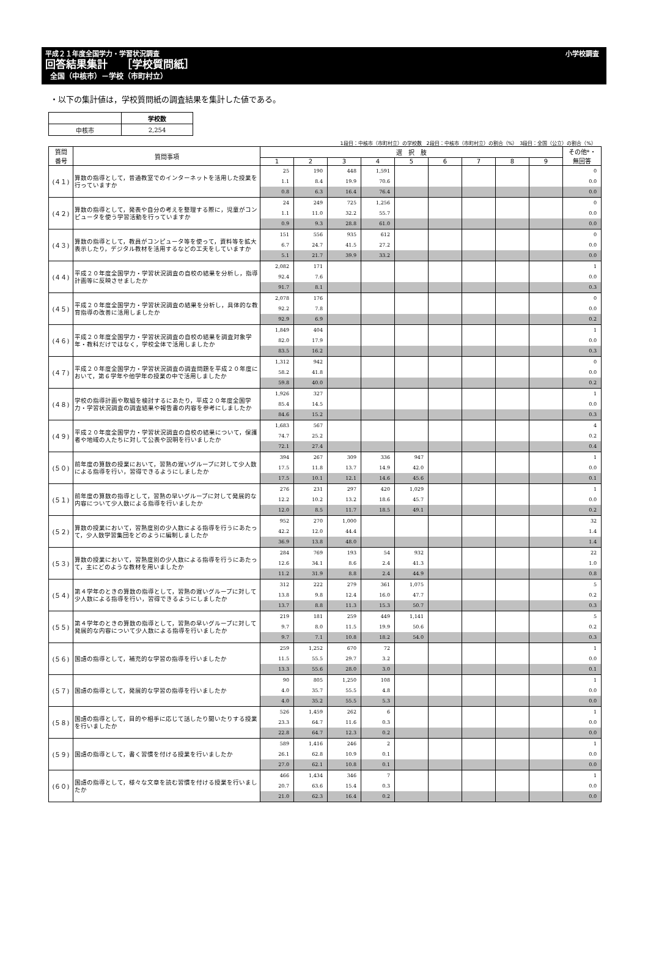平成２１年度全国学力・学習状況調査 小学校調査
回答結果集計　 ［学校質問紙］
全国（中核市）－学校（市町村立）
・以下の集計値は，学校質問紙の調査結果を集計した値である。
| | 学校数 |
| 中核市 | 2,254 |
1段目：中核市（市町村立）の学校数　2段目：中核市（市町村立）の割合（%）　3段目：全国（公立）の割合（%）
| 質問 番号 | 質問事項 | 選 択 肢 | | | | | | | | | その他*・ 無回答 |
| --- | --- | --- | --- | --- | --- | --- | --- | --- | --- | --- | --- |
| | | 1 | 2 | 3 | 4 | 5 | 6 | 7 | 8 | 9 | |
| (４１) | 算数の指導として，普通教室でのインターネットを活用した授業を行っていますか | 25 | 190 | 448 | 1,591 | | | | | | 0 |
| | | 1.1 | 8.4 | 19.9 | 70.6 | | | | | | 0.0 |
| | | 0.8 | 6.3 | 16.4 | 76.4 | | | | | | 0.0 |
| (４２) | 算数の指導として，発表や自分の考えを整理する際に，児童がコンピュータを使う学習活動を行っていますか | 24 | 249 | 725 | 1,256 | | | | | | 0 |
| | | 1.1 | 11.0 | 32.2 | 55.7 | | | | | | 0.0 |
| | | 0.9 | 9.3 | 28.8 | 61.0 | | | | | | 0.0 |
| (４３) | 算数の指導として，教員がコンピュータ等を使って，資料等を拡大表示したり，デジタル教材を活用するなどの工夫をしていますか | 151 | 556 | 935 | 612 | | | | | | 0 |
| | | 6.7 | 24.7 | 41.5 | 27.2 | | | | | | 0.0 |
| | | 5.1 | 21.7 | 39.9 | 33.2 | | | | | | 0.0 |
| (４４) | 平成２０年度全国学力・学習状況調査の自校の結果を分析し，指導計画等に反映させましたか | 2,082 | 171 | | | | | | | | 1 |
| | | 92.4 | 7.6 | | | | | | | | 0.0 |
| | | 91.7 | 8.1 | | | | | | | | 0.3 |
| (４５) | 平成２０年度全国学力・学習状況調査の結果を分析し，具体的な教育指導の改善に活用しましたか | 2,078 | 176 | | | | | | | | 0 |
| | | 92.2 | 7.8 | | | | | | | | 0.0 |
| | | 92.9 | 6.9 | | | | | | | | 0.2 |
| (４６) | 平成２０年度全国学力・学習状況調査の自校の結果を調査対象学年・教科だけではなく，学校全体で活用しましたか | 1,849 | 404 | | | | | | | | 1 |
| | | 82.0 | 17.9 | | | | | | | | 0.0 |
| | | 83.5 | 16.2 | | | | | | | | 0.3 |
| (４７) | 平成２０年度全国学力・学習状況調査の調査問題を平成２０年度において，第６学年や他学年の授業の中で活用しましたか | 1,312 | 942 | | | | | | | | 0 |
| | | 58.2 | 41.8 | | | | | | | | 0.0 |
| | | 59.8 | 40.0 | | | | | | | | 0.2 |
| (４８) | 学校の指導計画や取組を検討するにあたり，平成２０年度全国学力・学習状況調査の調査結果や報告書の内容を参考にしましたか | 1,926 | 327 | | | | | | | | 1 |
| | | 85.4 | 14.5 | | | | | | | | 0.0 |
| | | 84.6 | 15.2 | | | | | | | | 0.3 |
| (４９) | 平成２０年度全国学力・学習状況調査の自校の結果について，保護者や地域の人たちに対して公表や説明を行いましたか | 1,683 | 567 | | | | | | | | 4 |
| | | 74.7 | 25.2 | | | | | | | | 0.2 |
| | | 72.1 | 27.4 | | | | | | | | 0.4 |
| (５０) | 前年度の算数の授業において，習熟の遅いグループに対して少人数による指導を行い，習得できるようにしましたか | 394 | 267 | 309 | 336 | 947 | | | | | 1 |
| | | 17.5 | 11.8 | 13.7 | 14.9 | 42.0 | | | | | 0.0 |
| | | 17.5 | 10.1 | 12.1 | 14.6 | 45.6 | | | | | 0.1 |
| (５１) | 前年度の算数の指導として，習熟の早いグループに対して発展的な内容について少人数による指導を行いましたか | 276 | 231 | 297 | 420 | 1,029 | | | | | 1 |
| | | 12.2 | 10.2 | 13.2 | 18.6 | 45.7 | | | | | 0.0 |
| | | 12.0 | 8.5 | 11.7 | 18.5 | 49.1 | | | | | 0.2 |
| (５２) | 算数の授業において，習熟度別の少人数による指導を行うにあたって，少人数学習集団をどのように編制しましたか | 952 | 270 | 1,000 | | | | | | | 32 |
| | | 42.2 | 12.0 | 44.4 | | | | | | | 1.4 |
| | | 36.9 | 13.8 | 48.0 | | | | | | | 1.4 |
| (５３) | 算数の授業において，習熟度別の少人数による指導を行うにあたって，主にどのような教材を用いましたか | 284 | 769 | 193 | 54 | 932 | | | | | 22 |
| | | 12.6 | 34.1 | 8.6 | 2.4 | 41.3 | | | | | 1.0 |
| | | 11.2 | 31.9 | 8.8 | 2.4 | 44.9 | | | | | 0.8 |
| (５４) | 第４学年のときの算数の指導として，習熟の遅いグループに対して少人数による指導を行い，習得できるようにしましたか | 312 | 222 | 279 | 361 | 1,075 | | | | | 5 |
| | | 13.8 | 9.8 | 12.4 | 16.0 | 47.7 | | | | | 0.2 |
| | | 13.7 | 8.8 | 11.3 | 15.3 | 50.7 | | | | | 0.3 |
| (５５) | 第４学年のときの算数の指導として，習熟の早いグループに対して発展的な内容について少人数による指導を行いましたか | 219 | 181 | 259 | 449 | 1,141 | | | | | 5 |
| | | 9.7 | 8.0 | 11.5 | 19.9 | 50.6 | | | | | 0.2 |
| | | 9.7 | 7.1 | 10.8 | 18.2 | 54.0 | | | | | 0.3 |
| (５６) | 国語の指導として，補充的な学習の指導を行いましたか | 259 | 1,252 | 670 | 72 | | | | | | 1 |
| | | 11.5 | 55.5 | 29.7 | 3.2 | | | | | | 0.0 |
| | | 13.3 | 55.6 | 28.0 | 3.0 | | | | | | 0.1 |
| (５７) | 国語の指導として，発展的な学習の指導を行いましたか | 90 | 805 | 1,250 | 108 | | | | | | 1 |
| | | 4.0 | 35.7 | 55.5 | 4.8 | | | | | | 0.0 |
| | | 4.0 | 35.2 | 55.5 | 5.3 | | | | | | 0.0 |
| (５８) | 国語の指導として，目的や相手に応じて話したり聞いたりする授業を行いましたか | 526 | 1,459 | 262 | 6 | | | | | | 1 |
| | | 23.3 | 64.7 | 11.6 | 0.3 | | | | | | 0.0 |
| | | 22.8 | 64.7 | 12.3 | 0.2 | | | | | | 0.0 |
| (５９) | 国語の指導として，書く習慣を付ける授業を行いましたか | 589 | 1,416 | 246 | 2 | | | | | | 1 |
| | | 26.1 | 62.8 | 10.9 | 0.1 | | | | | | 0.0 |
| | | 27.0 | 62.1 | 10.8 | 0.1 | | | | | | 0.0 |
| (６０) | 国語の指導として，様々な文章を読む習慣を付ける授業を行いましたか | 466 | 1,434 | 346 | 7 | | | | | | 1 |
| | | 20.7 | 63.6 | 15.4 | 0.3 | | | | | | 0.0 |
| | | 21.0 | 62.3 | 16.4 | 0.2 | | | | | | 0.0 |